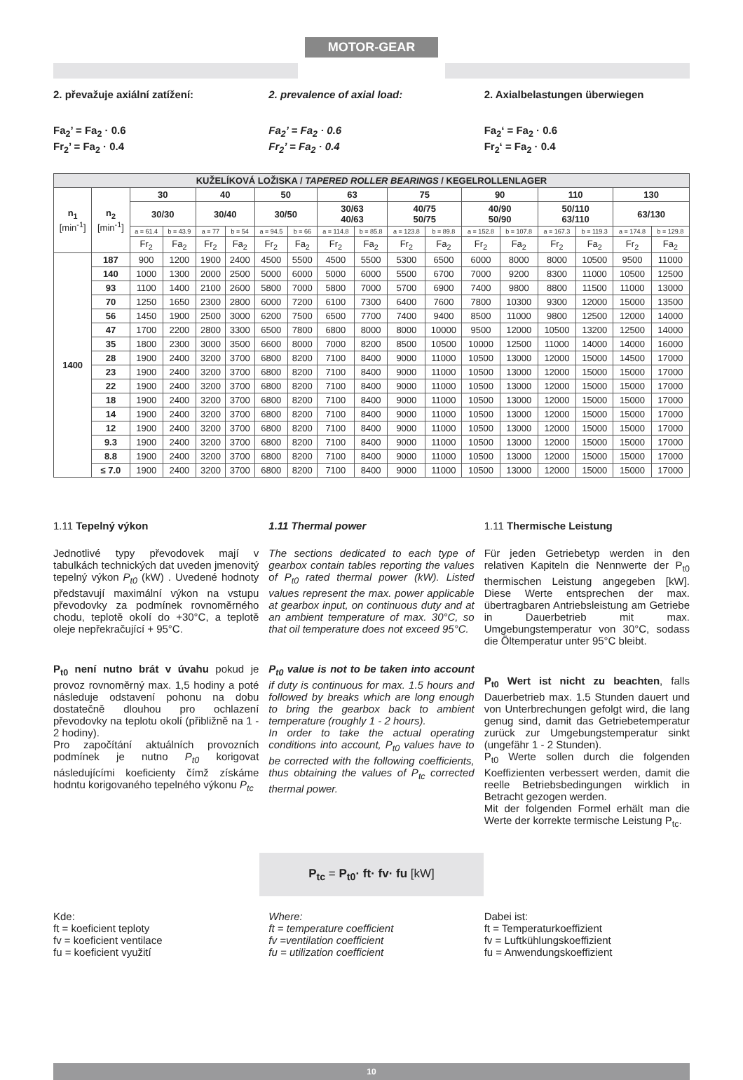MOTOR-GEAR
2. převažuje axiální zatížení:
Fa<sub>2</sub>’ = Fa<sub>2</sub> · 0.6
Fr<sub>2</sub>’ = Fa<sub>2</sub> · 0.4
2. prevalence of axial load:
Fa<sub>2</sub>’ = Fa<sub>2</sub> · 0.6
Fr<sub>2</sub>’ = Fa<sub>2</sub> · 0.4
2. Axialbelastungen überwiegen
Fa<sub>2</sub>‘ = Fa<sub>2</sub> · 0.6
Fr<sub>2</sub>‘ = Fa<sub>2</sub> · 0.4
| KUŽELÍKOVÁ LOŽISKA / TAPERED ROLLER BEARINGS / KEGELROLLENLAGER | | | | | | | | | | | | | | | | | |
| --- | --- | --- | --- | --- | --- | --- | --- | --- | --- | --- | --- | --- | --- | --- | --- | --- | --- |
| n<sub>1</sub> [min<sup>-1</sup>] | n<sub>2</sub> [min<sup>-1</sup>] | 30 | | 40 | | 50 | | 63 | | 75 | | 90 | | 110 | | 130 | |
| | | 30/30 | | 30/40 | | 30/50 | | 30/63 40/63 | | 40/75 50/75 | | 40/90 50/90 | | 50/110 63/110 | | 63/130 | |
| | | a = 61.4 | b = 43.9 | a = 77 | b = 54 | a = 94.5 | b = 66 | a = 114.8 | b = 85.8 | a = 123.8 | b = 89.8 | a = 152.8 | b = 107.8 | a = 167.3 | b = 119.3 | a = 174.8 | b = 129.8 |
| | | Fr<sub>2</sub> | Fa<sub>2</sub> | Fr<sub>2</sub> | Fa<sub>2</sub> | Fr<sub>2</sub> | Fa<sub>2</sub> | Fr<sub>2</sub> | Fa<sub>2</sub> | Fr<sub>2</sub> | Fa<sub>2</sub> | Fr<sub>2</sub> | Fa<sub>2</sub> | Fr<sub>2</sub> | Fa<sub>2</sub> | Fr<sub>2</sub> | Fa<sub>2</sub> |
| 1400 | 187 | 900 | 1200 | 1900 | 2400 | 4500 | 5500 | 4500 | 5500 | 5300 | 6500 | 6000 | 8000 | 8000 | 10500 | 9500 | 11000 |
| | 140 | 1000 | 1300 | 2000 | 2500 | 5000 | 6000 | 5000 | 6000 | 5500 | 6700 | 7000 | 9200 | 8300 | 11000 | 10500 | 12500 |
| | 93 | 1100 | 1400 | 2100 | 2600 | 5800 | 7000 | 5800 | 7000 | 5700 | 6900 | 7400 | 9800 | 8800 | 11500 | 11000 | 13000 |
| | 70 | 1250 | 1650 | 2300 | 2800 | 6000 | 7200 | 6100 | 7300 | 6400 | 7600 | 7800 | 10300 | 9300 | 12000 | 15000 | 13500 |
| | 56 | 1450 | 1900 | 2500 | 3000 | 6200 | 7500 | 6500 | 7700 | 7400 | 9400 | 8500 | 11000 | 9800 | 12500 | 12000 | 14000 |
| | 47 | 1700 | 2200 | 2800 | 3300 | 6500 | 7800 | 6800 | 8000 | 8000 | 10000 | 9500 | 12000 | 10500 | 13200 | 12500 | 14000 |
| | 35 | 1800 | 2300 | 3000 | 3500 | 6600 | 8000 | 7000 | 8200 | 8500 | 10500 | 10000 | 12500 | 11000 | 14000 | 14000 | 16000 |
| | 28 | 1900 | 2400 | 3200 | 3700 | 6800 | 8200 | 7100 | 8400 | 9000 | 11000 | 10500 | 13000 | 12000 | 15000 | 14500 | 17000 |
| | 23 | 1900 | 2400 | 3200 | 3700 | 6800 | 8200 | 7100 | 8400 | 9000 | 11000 | 10500 | 13000 | 12000 | 15000 | 15000 | 17000 |
| | 22 | 1900 | 2400 | 3200 | 3700 | 6800 | 8200 | 7100 | 8400 | 9000 | 11000 | 10500 | 13000 | 12000 | 15000 | 15000 | 17000 |
| | 18 | 1900 | 2400 | 3200 | 3700 | 6800 | 8200 | 7100 | 8400 | 9000 | 11000 | 10500 | 13000 | 12000 | 15000 | 15000 | 17000 |
| | 14 | 1900 | 2400 | 3200 | 3700 | 6800 | 8200 | 7100 | 8400 | 9000 | 11000 | 10500 | 13000 | 12000 | 15000 | 15000 | 17000 |
| | 12 | 1900 | 2400 | 3200 | 3700 | 6800 | 8200 | 7100 | 8400 | 9000 | 11000 | 10500 | 13000 | 12000 | 15000 | 15000 | 17000 |
| | 9.3 | 1900 | 2400 | 3200 | 3700 | 6800 | 8200 | 7100 | 8400 | 9000 | 11000 | 10500 | 13000 | 12000 | 15000 | 15000 | 17000 |
| | 8.8 | 1900 | 2400 | 3200 | 3700 | 6800 | 8200 | 7100 | 8400 | 9000 | 11000 | 10500 | 13000 | 12000 | 15000 | 15000 | 17000 |
| | ≤ 7.0 | 1900 | 2400 | 3200 | 3700 | 6800 | 8200 | 7100 | 8400 | 9000 | 11000 | 10500 | 13000 | 12000 | 15000 | 15000 | 17000 |
1.11 Tepelný výkon
Jednotlivé typy převodovek mají v tabulkách technických dat uveden jmenovitý tepelný výkon P<sub>t0</sub> (kW) . Uvedené hodnoty představují maximální výkon na vstupu převodovky za podmínek rovnoměrného chodu, teplotě okolí do +30°C, a teplotě oleje nepřekračující + 95°C.
P<sub>t0</sub> není nutno brát v úvahu pokud je provoz rovnoměrný max. 1,5 hodiny a poté následuje odstavení pohonu na dobu dostatečně dlouhou pro ochlazení převodovky na teplotu okolí (přibližně na 1 - 2 hodiny).
Pro započítání aktuálních provozních podmínek je nutno P<sub>t0</sub> korigovat následujícími koeficienty čímž získáme hodntu korigovaného tepelného výkonu P<sub>tc</sub>
1.11 Thermal power
The sections dedicated to each type of gearbox contain tables reporting the values of P<sub>t0</sub> rated thermal power (kW). Listed values represent the max. power applicable at gearbox input, on continuous duty and at an ambient temperature of max. 30°C, so that oil temperature does not exceed 95°C.
P<sub>t0</sub> value is not to be taken into account if duty is continuous for max. 1.5 hours and followed by breaks which are long enough to bring the gearbox back to ambient temperature (roughly 1 - 2 hours).
In order to take the actual operating conditions into account, P<sub>t0</sub> values have to be corrected with the following coefficients, thus obtaining the values of P<sub>tc</sub> corrected thermal power.
1.11 Thermische Leistung
Für jeden Getriebetyp werden in den relativen Kapiteln die Nennwerte der P<sub>t0</sub> thermischen Leistung angegeben [kW]. Diese Werte entsprechen der max. übertragbaren Antriebsleistung am Getriebe in Dauerbetrieb mit max. Umgebungstemperatur von 30°C, sodass die Öltemperatur unter 95°C bleibt.
P<sub>t0</sub> Wert ist nicht zu beachten, falls Dauerbetrieb max. 1.5 Stunden dauert und von Unterbrechungen gefolgt wird, die lang genug sind, damit das Getriebetemperatur zurück zur Umgebungstemperatur sinkt (ungefähr 1 - 2 Stunden).
P<sub>t0</sub> Werte sollen durch die folgenden Koeffizienten verbessert werden, damit die reelle Betriebsbedingungen wirklich in Betracht gezogen werden.
Mit der folgenden Formel erhält man die Werte der korrekte termische Leistung P<sub>tc</sub>.
P<sub>tc</sub> = P<sub>t0</sub>· ft· fv· fu [kW]
Kde:
ft = koeficient teploty
fv = koeficient ventilace
fu = koeficient využití
Where:
ft = temperature coefficient
fv =ventilation coefficient
fu = utilization coefficient
Dabei ist:
ft = Temperaturkoeffizient
fv = Luftkühlungskoeffizient
fu = Anwendungskoeffizient
10